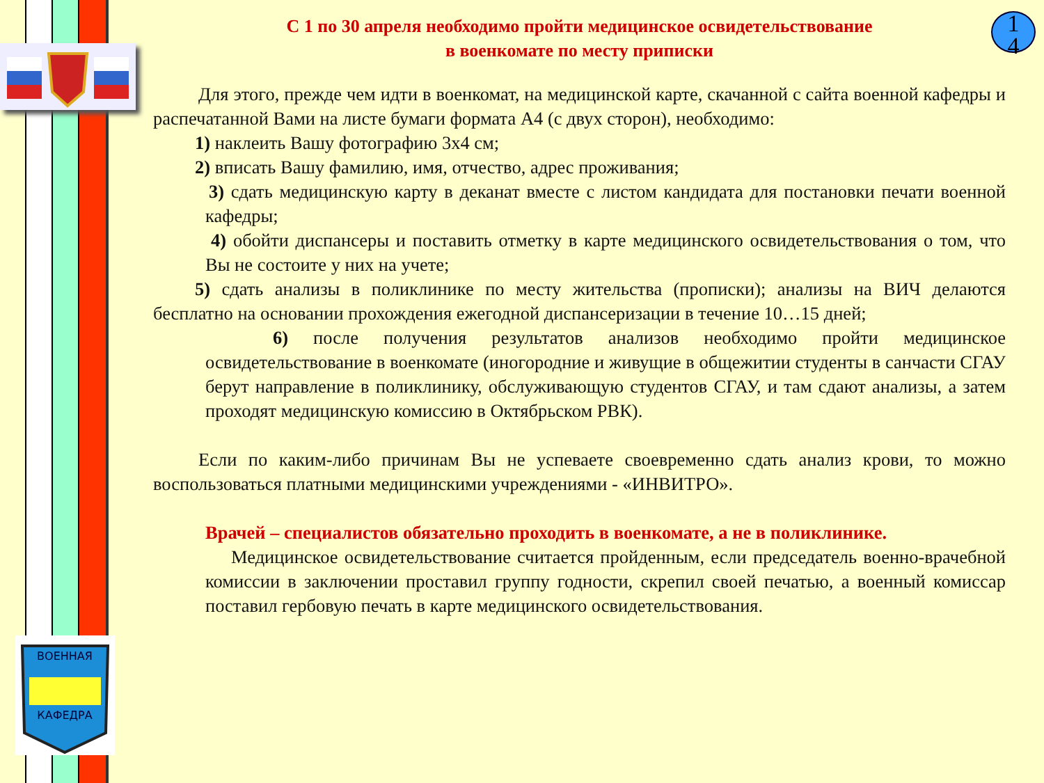ВОЕННАЯ
КАФЕДРА
1
4
С 1 по 30 апреля необходимо пройти медицинское освидетельствование
в военкомате по месту приписки
Для этого, прежде чем идти в военкомат, на медицинской карте, скачанной с сайта военной кафедры и распечатанной Вами на листе бумаги формата А4 (с двух сторон), необходимо:
1) наклеить Вашу фотографию 3х4 см;
2) вписать Вашу фамилию, имя, отчество, адрес проживания;
3) сдать медицинскую карту в деканат вместе с листом кандидата для постановки печати военной кафедры;
4) обойти диспансеры и поставить отметку в карте медицинского освидетельствования о том, что Вы не состоите у них на учете;
5) сдать анализы в поликлинике по месту жительства (прописки); анализы на ВИЧ делаются бесплатно на основании прохождения ежегодной диспансеризации в течение 10…15 дней;
6) после получения результатов анализов необходимо пройти медицинское освидетельствование в военкомате (иногородние и живущие в общежитии студенты в санчасти СГАУ берут направление в поликлинику, обслуживающую студентов СГАУ, и там сдают анализы, а затем проходят медицинскую комиссию в Октябрьском РВК).
Если по каким-либо причинам Вы не успеваете своевременно сдать анализ крови, то можно воспользоваться платными медицинскими учреждениями - «ИНВИТРО».
Врачей – специалистов обязательно проходить в военкомате, а не в поликлинике.
Медицинское освидетельствование считается пройденным, если председатель военно-врачебной комиссии в заключении проставил группу годности, скрепил своей печатью, а военный комиссар поставил гербовую печать в карте медицинского освидетельствования.